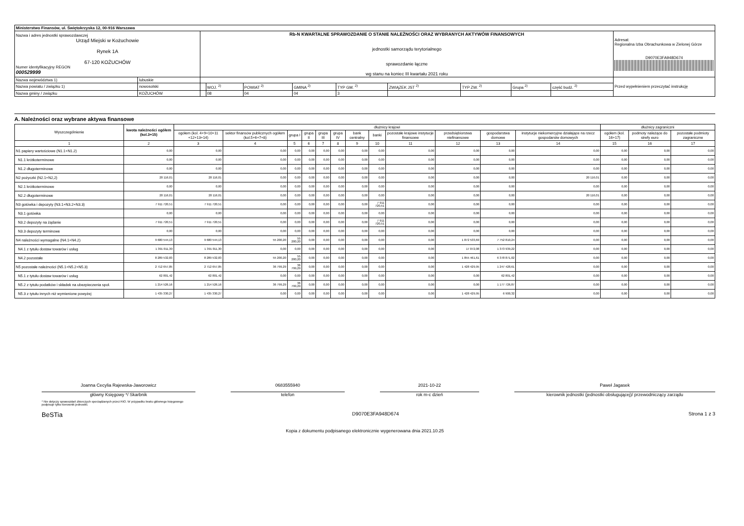| Ministerstwo Finansów, ul. Świętokrzyska 12, 00-916 Warszawa | | | | | | | | | | | |
| Nazwa i adres jednostki sprawozdawczej Urząd Miejski w Kożuchowie Rynek 1A 67-120 KOŻUCHÓW Numer identyfikacyjny REGON 000529999 | | Rb-N KWARTALNE SPRAWOZDANIE O STANIE NALEŻNOŚCI ORAZ WYBRANYCH AKTYWÓW FINANSOWYCH jednostki samorządu terytorialnego sprawozdanie łączne wg stanu na koniec III kwartału 2021 roku | | | | | | | | | Adresat: Regionalna Izba Obrachunkowa w Zielonej Górze D9070E3FA948D674 |
| Nazwa województwa 1) | lubuskie | | | | | | | | | | Przed wypełnieniem przeczytać instrukcję |
| Nazwa powiatu / związku 1) | nowosolski | | WOJ. <sup>2)</sup> | POWIAT <sup>2)</sup> | GMINA <sup>2)</sup> | TYP GM. <sup>2)</sup> | ZWIĄZEK JST <sup>2)</sup> | TYP ZW. <sup>2)</sup> | Grupa <sup>2)</sup> | część budż. <sup>2)</sup> | |
| Nazwa gminy / związku | KOŻUCHÓW | | 08 | 04 | 04 | 3 | | | | | |
A. Należności oraz wybrane aktywa finansowe
| Wyszczególnienie | kwota należności ogółem (kol.3+15) | dłużnicy krajowi | | | | | | | | | | | | dłużnicy zagraniczni | | |
| --- | --- | --- | --- | --- | --- | --- | --- | --- | --- | --- | --- | --- | --- | --- | --- | --- |
| | | ogółem (kol. 4+9+10+11 +12+13+14) | sektor finansów publicznych ogółem (kol.5+6+7+8) | grupa I | grupa II | grupa III | grupa IV | bank centralny | banki | pozostałe krajowe instytucje finansowe | przedsiębiorstwa niefinansowe | gospodarstwa domowe | instytucje niekomercyjne działające na rzecz gospodarstw domowych | ogółem (kol. 16+17) | podmoty należące do strefy euro | pozostałe podmioty zagraniczne |
| 1 | 2 | 3 | 4 | 5 | 6 | 7 | 8 | 9 | 10 | 11 | 12 | 13 | 14 | 15 | 16 | 17 |
| N1 papiery wartościowe (N1.1+N1.2) | 0,00 | 0,00 | 0,00 | 0,00 | 0,00 | 0,00 | 0,00 | 0,00 | 0,00 | 0,00 | 0,00 | 0,00 | 0,00 | 0,00 | 0,00 | 0,00 |
| N1.1 krótkoterminowe | 0,00 | 0,00 | 0,00 | 0,00 | 0,00 | 0,00 | 0,00 | 0,00 | 0,00 | 0,00 | 0,00 | 0,00 | 0,00 | 0,00 | 0,00 | 0,00 |
| N1.2 długoterminowe | 0,00 | 0,00 | 0,00 | 0,00 | 0,00 | 0,00 | 0,00 | 0,00 | 0,00 | 0,00 | 0,00 | 0,00 | 0,00 | 0,00 | 0,00 | 0,00 |
| N2 pożyczki (N2.1+N2,2) | 20 116,01 | 20 116,01 | 0,00 | 0,00 | 0,00 | 0,00 | 0,00 | 0,00 | 0,00 | 0,00 | 0,00 | 0,00 | 20 116,01 | 0,00 | 0,00 | 0,00 |
| N2.1 krótkoterminowe | 0,00 | 0,00 | 0,00 | 0,00 | 0,00 | 0,00 | 0,00 | 0,00 | 0,00 | 0,00 | 0,00 | 0,00 | 0,00 | 0,00 | 0,00 | 0,00 |
| N2.2 długoterminowe | 20 116,01 | 20 116,01 | 0,00 | 0,00 | 0,00 | 0,00 | 0,00 | 0,00 | 0,00 | 0,00 | 0,00 | 0,00 | 20 116,01 | 0,00 | 0,00 | 0,00 |
| N3 gotówka i depozyty (N3.1+N3.2+N3.3) | 7 911 720,51 | 7 911 720,51 | 0,00 | 0,00 | 0,00 | 0,00 | 0,00 | 0,00 | 7 911 720,51 | 0,00 | 0,00 | 0,00 | 0,00 | 0,00 | 0,00 | 0,00 |
| N3.1 gotówka | 0,00 | 0,00 | 0,00 | 0,00 | 0,00 | 0,00 | 0,00 | 0,00 | 0,00 | 0,00 | 0,00 | 0,00 | 0,00 | 0,00 | 0,00 | 0,00 |
| N3.2 depozyty na żądanie | 7 911 720,51 | 7 911 720,51 | 0,00 | 0,00 | 0,00 | 0,00 | 0,00 | 0,00 | 7 911 720,51 | 0,00 | 0,00 | 0,00 | 0,00 | 0,00 | 0,00 | 0,00 |
| N3.3 depozyty terminowe | 0,00 | 0,00 | 0,00 | 0,00 | 0,00 | 0,00 | 0,00 | 0,00 | 0,00 | 0,00 | 0,00 | 0,00 | 0,00 | 0,00 | 0,00 | 0,00 |
| N4 należności wymagalne (N4.1+N4.2) | 9 680 544,13 | 9 680 544,13 | 55 200,20 | 55 200,20 | 0,00 | 0,00 | 0,00 | 0,00 | 0,00 | 0,00 | 1 872 533,69 | 7 752 810,24 | 0,00 | 0,00 | 0,00 | 0,00 |
| N4.1 z tytułu dostaw towarów i usług | 1 391 011,30 | 1 391 011,30 | 0,00 | 0,00 | 0,00 | 0,00 | 0,00 | 0,00 | 0,00 | 0,00 | 17 072,08 | 1 373 939,22 | 0,00 | 0,00 | 0,00 | 0,00 |
| N4.2 pozostałe | 8 289 532,83 | 8 289 532,83 | 55 200,20 | 55 200,20 | 0,00 | 0,00 | 0,00 | 0,00 | 0,00 | 0,00 | 1 855 461,61 | 6 378 871,02 | 0,00 | 0,00 | 0,00 | 0,00 |
| N5 pozostałe należności (N5.1+N5.2+N5.3) | 2 712 657,85 | 2 712 657,85 | 36 799,29 | 36 799,29 | 0,00 | 0,00 | 0,00 | 0,00 | 0,00 | 0,00 | 1 428 429,95 | 1 247 428,61 | 0,00 | 0,00 | 0,00 | 0,00 |
| N5.1 z tytułu dostaw towarów i usług | 62 801,42 | 62 801,42 | 0,00 | 0,00 | 0,00 | 0,00 | 0,00 | 0,00 | 0,00 | 0,00 | 0,00 | 62 801,42 | 0,00 | 0,00 | 0,00 | 0,00 |
| N5.2 z tytułu podatków i składek na ubezpieczenia społ. | 1 214 526,16 | 1 214 526,16 | 36 799,29 | 36 799,29 | 0,00 | 0,00 | 0,00 | 0,00 | 0,00 | 0,00 | 0,00 | 1 177 726,87 | 0,00 | 0,00 | 0,00 | 0,00 |
| N5.3 z tytułu innych niż wymienione powyżej | 1 435 330,27 | 1 435 330,27 | 0,00 | 0,00 | 0,00 | 0,00 | 0,00 | 0,00 | 0,00 | 0,00 | 1 428 429,95 | 6 900,32 | 0,00 | 0,00 | 0,00 | 0,00 |
Joanna Cecylia Rajewska-Jaworowicz
główny Księgowy */ Skarbnik 0683555940
telefon 2021-10-22
rok m-c dzień Paweł Jagasek
kierownik jednostki (jednostki obsługującej)/ przewodniczący zarządu
* Nie dotyczy sprawozdań zbiorczych sporządzanych przez RIO. W przypadku braku głównego księgowego
podpisuje tylko kierownik jednostki.
BeSTia D9070E3FA948D674 Strona 1 z 3
Kopia z dokumentu podpisanego elektronicznie wygenerowana dnia 2021.10.25